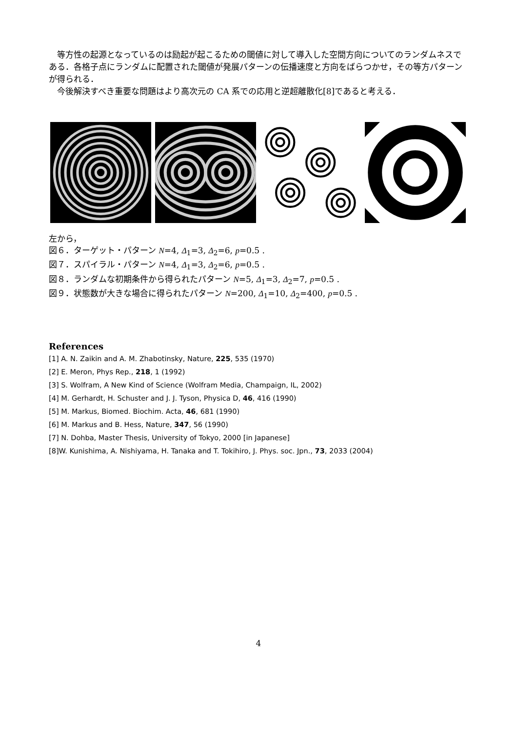等方性の起源となっているのは励起が起こるための閾値に対して導入した空間方向についてのランダムネスである．各格子点にランダムに配置された閾値が発展パターンの伝播速度と方向をばらつかせ，その等方パターンが得られる．
　今後解決すべき重要な問題はより高次元の CA 系での応用と逆超離散化[8]であると考える．
左から，
図６．ターゲット・パターン N=4, Δ<sub>1</sub>=3, Δ<sub>2</sub>=6, p=0.5 .
図７．スパイラル・パターン N=4, Δ<sub>1</sub>=3, Δ<sub>2</sub>=6, p=0.5 .
図８．ランダムな初期条件から得られたパターン N=5, Δ<sub>1</sub>=3, Δ<sub>2</sub>=7, p=0.5 .
図９．状態数が大きな場合に得られたパターン N=200, Δ<sub>1</sub>=10, Δ<sub>2</sub>=400, p=0.5 .
References
[1] A. N. Zaikin and A. M. Zhabotinsky, Nature, 225, 535 (1970)
[2] E. Meron, Phys Rep., 218, 1 (1992)
[3] S. Wolfram, A New Kind of Science (Wolfram Media, Champaign, IL, 2002)
[4] M. Gerhardt, H. Schuster and J. J. Tyson, Physica D, 46, 416 (1990)
[5] M. Markus, Biomed. Biochim. Acta, 46, 681 (1990)
[6] M. Markus and B. Hess, Nature, 347, 56 (1990)
[7] N. Dohba, Master Thesis, University of Tokyo, 2000 [in Japanese]
[8]W. Kunishima, A. Nishiyama, H. Tanaka and T. Tokihiro, J. Phys. soc. Jpn., 73, 2033 (2004)
4